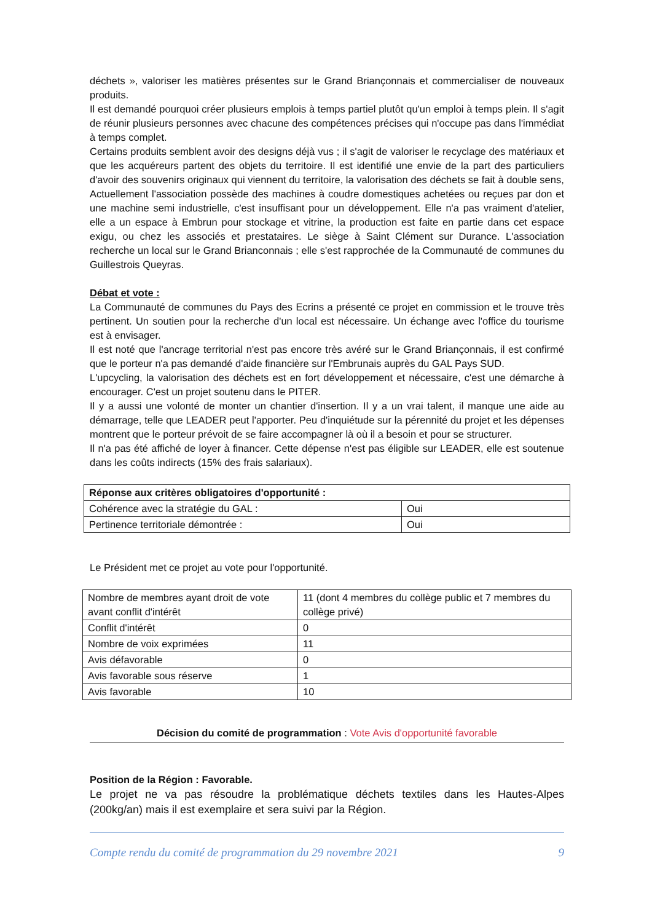déchets », valoriser les matières présentes sur le Grand Briançonnais et commercialiser de nouveaux produits.
Il est demandé pourquoi créer plusieurs emplois à temps partiel plutôt qu'un emploi à temps plein. Il s'agit de réunir plusieurs personnes avec chacune des compétences précises qui n'occupe pas dans l'immédiat à temps complet.
Certains produits semblent avoir des designs déjà vus ; il s'agit de valoriser le recyclage des matériaux et que les acquéreurs partent des objets du territoire. Il est identifié une envie de la part des particuliers d'avoir des souvenirs originaux qui viennent du territoire, la valorisation des déchets se fait à double sens,
Actuellement l'association possède des machines à coudre domestiques achetées ou reçues par don et une machine semi industrielle, c'est insuffisant pour un développement. Elle n'a pas vraiment d'atelier, elle a un espace à Embrun pour stockage et vitrine, la production est faite en partie dans cet espace exigu, ou chez les associés et prestataires. Le siège à Saint Clément sur Durance. L'association recherche un local sur le Grand Brianconnais ; elle s'est rapprochée de la Communauté de communes du Guillestrois Queyras.
Débat et vote :
La Communauté de communes du Pays des Ecrins a présenté ce projet en commission et le trouve très pertinent. Un soutien pour la recherche d'un local est nécessaire. Un échange avec l'office du tourisme est à envisager.
Il est noté que l'ancrage territorial n'est pas encore très avéré sur le Grand Briançonnais, il est confirmé que le porteur n'a pas demandé d'aide financière sur l'Embrunais auprès du GAL Pays SUD.
L'upcycling, la valorisation des déchets est en fort développement et nécessaire, c'est une démarche à encourager. C'est un projet soutenu dans le PITER.
Il y a aussi une volonté de monter un chantier d'insertion. Il y a un vrai talent, il manque une aide au démarrage, telle que LEADER peut l'apporter. Peu d'inquiétude sur la pérennité du projet et les dépenses montrent que le porteur prévoit de se faire accompagner là où il a besoin et pour se structurer.
Il n'a pas été affiché de loyer à financer. Cette dépense n'est pas éligible sur LEADER, elle est soutenue dans les coûts indirects (15% des frais salariaux).
| Réponse aux critères obligatoires d'opportunité : | |
| Cohérence avec la stratégie du GAL : | Oui |
| Pertinence territoriale démontrée : | Oui |
Le Président met ce projet au vote pour l'opportunité.
| Nombre de membres ayant droit de vote avant conflit d'intérêt | 11 (dont 4 membres du collège public et 7 membres du collège privé) |
| Conflit d'intérêt | 0 |
| Nombre de voix exprimées | 11 |
| Avis défavorable | 0 |
| Avis favorable sous réserve | 1 |
| Avis favorable | 10 |
Décision du comité de programmation : Vote Avis d'opportunité favorable
Position de la Région : Favorable.
Le projet ne va pas résoudre la problématique déchets textiles dans les Hautes-Alpes (200kg/an) mais il est exemplaire et sera suivi par la Région.
Compte rendu du comité de programmation du 29 novembre 2021 9